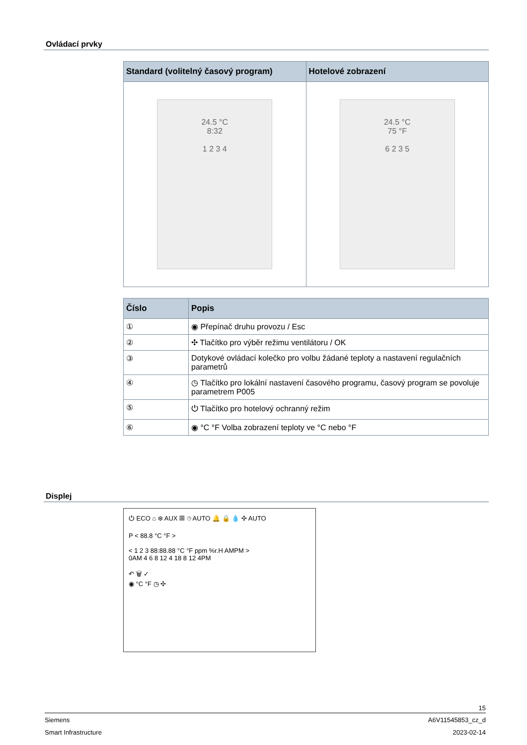Ovládací prvky
| Standard (volitelný časový program) | Hotelové zobrazení |
| --- | --- |
| 24.5 °C 8:32 1 2 3 4 | 24.5 °C 75 °F 6 2 3 5 |
| Číslo | Popis |
| --- | --- |
| ① | ◉ Přepínač druhu provozu / Esc |
| ② | ✣ Tlačítko pro výběr režimu ventilátoru / OK |
| ③ | Dotykové ovládací kolečko pro volbu žádané teploty a nastavení regulačních parametrů |
| ④ | ◷ Tlačítko pro lokální nastavení časového programu, časový program se povoluje parametrem P005 |
| ⑤ | ⏻ Tlačítko pro hotelový ochranný režim |
| ⑥ | ◉ °C °F Volba zobrazení teploty ve °C nebo °F |
Displej
⏻ ECO ⌂ ❄ AUX ▦ ◷ AUTO 🔔 🔒 💧 ✣ AUTO
P < 88.8 °C °F >
< 1 2 3 88:88.88 °C °F ppm %r.H AMPM >
0AM 4 6 8 12 4 18 8 12 4PM
↶ 🗑 ✓
◉ °C °F ◷ ✣
15
Siemens A6V11545853_cz_d
Smart Infrastructure 2023-02-14